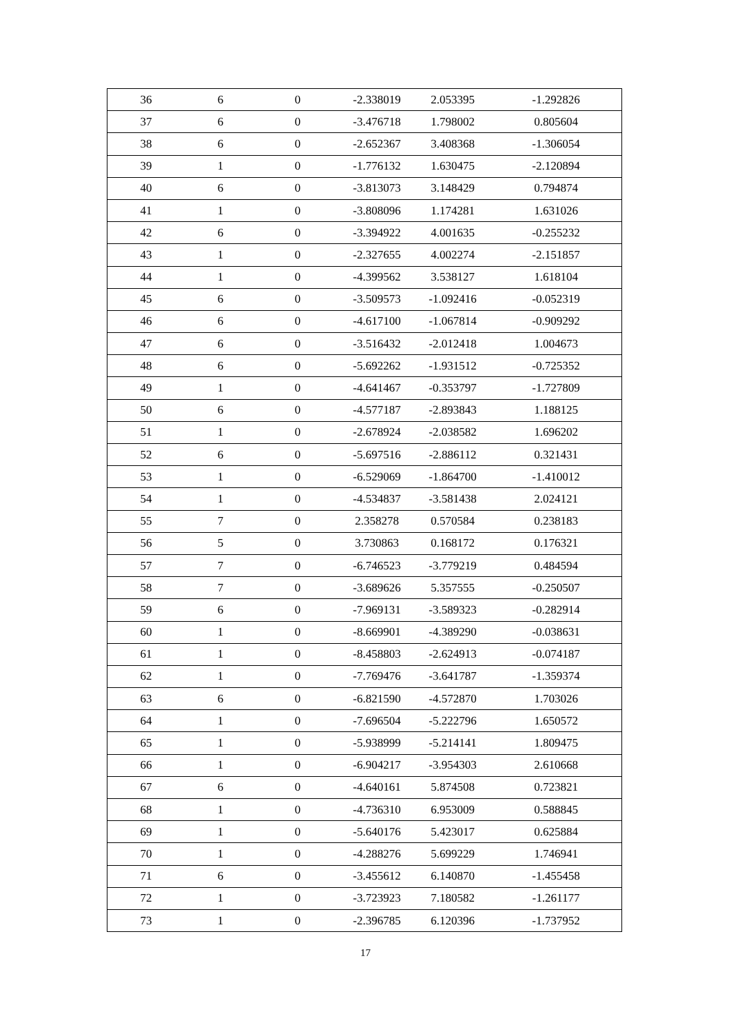| 36 | 6 | 0 | -2.338019 | 2.053395 | -1.292826 |
| 37 | 6 | 0 | -3.476718 | 1.798002 | 0.805604 |
| 38 | 6 | 0 | -2.652367 | 3.408368 | -1.306054 |
| 39 | 1 | 0 | -1.776132 | 1.630475 | -2.120894 |
| 40 | 6 | 0 | -3.813073 | 3.148429 | 0.794874 |
| 41 | 1 | 0 | -3.808096 | 1.174281 | 1.631026 |
| 42 | 6 | 0 | -3.394922 | 4.001635 | -0.255232 |
| 43 | 1 | 0 | -2.327655 | 4.002274 | -2.151857 |
| 44 | 1 | 0 | -4.399562 | 3.538127 | 1.618104 |
| 45 | 6 | 0 | -3.509573 | -1.092416 | -0.052319 |
| 46 | 6 | 0 | -4.617100 | -1.067814 | -0.909292 |
| 47 | 6 | 0 | -3.516432 | -2.012418 | 1.004673 |
| 48 | 6 | 0 | -5.692262 | -1.931512 | -0.725352 |
| 49 | 1 | 0 | -4.641467 | -0.353797 | -1.727809 |
| 50 | 6 | 0 | -4.577187 | -2.893843 | 1.188125 |
| 51 | 1 | 0 | -2.678924 | -2.038582 | 1.696202 |
| 52 | 6 | 0 | -5.697516 | -2.886112 | 0.321431 |
| 53 | 1 | 0 | -6.529069 | -1.864700 | -1.410012 |
| 54 | 1 | 0 | -4.534837 | -3.581438 | 2.024121 |
| 55 | 7 | 0 | 2.358278 | 0.570584 | 0.238183 |
| 56 | 5 | 0 | 3.730863 | 0.168172 | 0.176321 |
| 57 | 7 | 0 | -6.746523 | -3.779219 | 0.484594 |
| 58 | 7 | 0 | -3.689626 | 5.357555 | -0.250507 |
| 59 | 6 | 0 | -7.969131 | -3.589323 | -0.282914 |
| 60 | 1 | 0 | -8.669901 | -4.389290 | -0.038631 |
| 61 | 1 | 0 | -8.458803 | -2.624913 | -0.074187 |
| 62 | 1 | 0 | -7.769476 | -3.641787 | -1.359374 |
| 63 | 6 | 0 | -6.821590 | -4.572870 | 1.703026 |
| 64 | 1 | 0 | -7.696504 | -5.222796 | 1.650572 |
| 65 | 1 | 0 | -5.938999 | -5.214141 | 1.809475 |
| 66 | 1 | 0 | -6.904217 | -3.954303 | 2.610668 |
| 67 | 6 | 0 | -4.640161 | 5.874508 | 0.723821 |
| 68 | 1 | 0 | -4.736310 | 6.953009 | 0.588845 |
| 69 | 1 | 0 | -5.640176 | 5.423017 | 0.625884 |
| 70 | 1 | 0 | -4.288276 | 5.699229 | 1.746941 |
| 71 | 6 | 0 | -3.455612 | 6.140870 | -1.455458 |
| 72 | 1 | 0 | -3.723923 | 7.180582 | -1.261177 |
| 73 | 1 | 0 | -2.396785 | 6.120396 | -1.737952 |
17